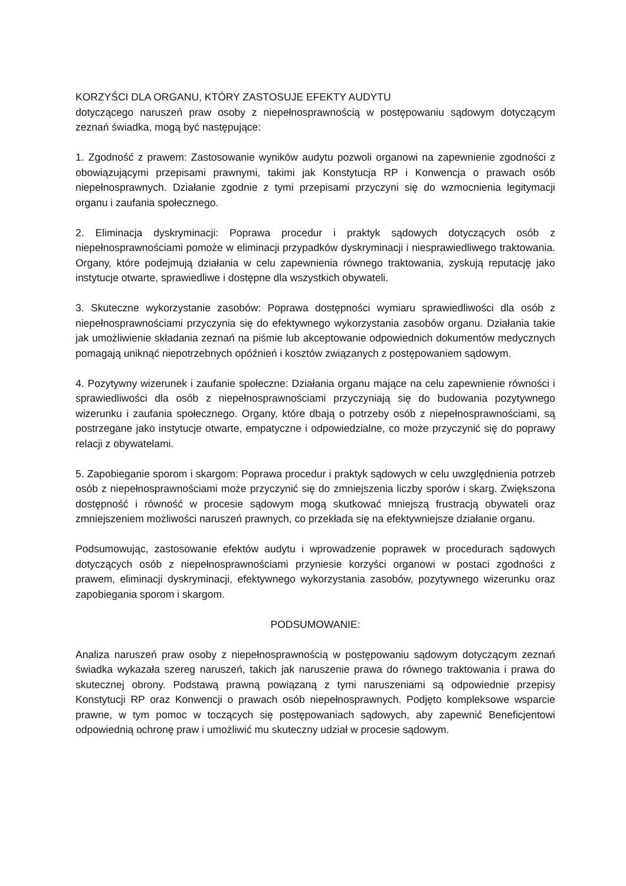KORZYŚCI DLA ORGANU, KTÓRY ZASTOSUJE EFEKTY AUDYTU
dotyczącego naruszeń praw osoby z niepełnosprawnością w postępowaniu sądowym dotyczącym zeznań świadka, mogą być następujące:
1. Zgodność z prawem: Zastosowanie wyników audytu pozwoli organowi na zapewnienie zgodności z obowiązującymi przepisami prawnymi, takimi jak Konstytucja RP i Konwencja o prawach osób niepełnosprawnych. Działanie zgodnie z tymi przepisami przyczyni się do wzmocnienia legitymacji organu i zaufania społecznego.
2. Eliminacja dyskryminacji: Poprawa procedur i praktyk sądowych dotyczących osób z niepełnosprawnościami pomoże w eliminacji przypadków dyskryminacji i niesprawiedliwego traktowania. Organy, które podejmują działania w celu zapewnienia równego traktowania, zyskują reputację jako instytucje otwarte, sprawiedliwe i dostępne dla wszystkich obywateli.
3. Skuteczne wykorzystanie zasobów: Poprawa dostępności wymiaru sprawiedliwości dla osób z niepełnosprawnościami przyczynia się do efektywnego wykorzystania zasobów organu. Działania takie jak umożliwienie składania zeznań na piśmie lub akceptowanie odpowiednich dokumentów medycznych pomagają uniknąć niepotrzebnych opóźnień i kosztów związanych z postępowaniem sądowym.
4. Pozytywny wizerunek i zaufanie społeczne: Działania organu mające na celu zapewnienie równości i sprawiedliwości dla osób z niepełnosprawnościami przyczyniają się do budowania pozytywnego wizerunku i zaufania społecznego. Organy, które dbają o potrzeby osób z niepełnosprawnościami, są postrzegane jako instytucje otwarte, empatyczne i odpowiedzialne, co może przyczynić się do poprawy relacji z obywatelami.
5. Zapobieganie sporom i skargom: Poprawa procedur i praktyk sądowych w celu uwzględnienia potrzeb osób z niepełnosprawnościami może przyczynić się do zmniejszenia liczby sporów i skarg. Zwiększona dostępność i równość w procesie sądowym mogą skutkować mniejszą frustracją obywateli oraz zmniejszeniem możliwości naruszeń prawnych, co przekłada się na efektywniejsze działanie organu.
Podsumowując, zastosowanie efektów audytu i wprowadzenie poprawek w procedurach sądowych dotyczących osób z niepełnosprawnościami przyniesie korzyści organowi w postaci zgodności z prawem, eliminacji dyskryminacji, efektywnego wykorzystania zasobów, pozytywnego wizerunku oraz zapobiegania sporom i skargom.
PODSUMOWANIE:
Analiza naruszeń praw osoby z niepełnosprawnością w postępowaniu sądowym dotyczącym zeznań świadka wykazała szereg naruszeń, takich jak naruszenie prawa do równego traktowania i prawa do skutecznej obrony. Podstawą prawną powiązaną z tymi naruszeniami są odpowiednie przepisy Konstytucji RP oraz Konwencji o prawach osób niepełnosprawnych. Podjęto kompleksowe wsparcie prawne, w tym pomoc w toczących się postępowaniach sądowych, aby zapewnić Beneficjentowi odpowiednią ochronę praw i umożliwić mu skuteczny udział w procesie sądowym.